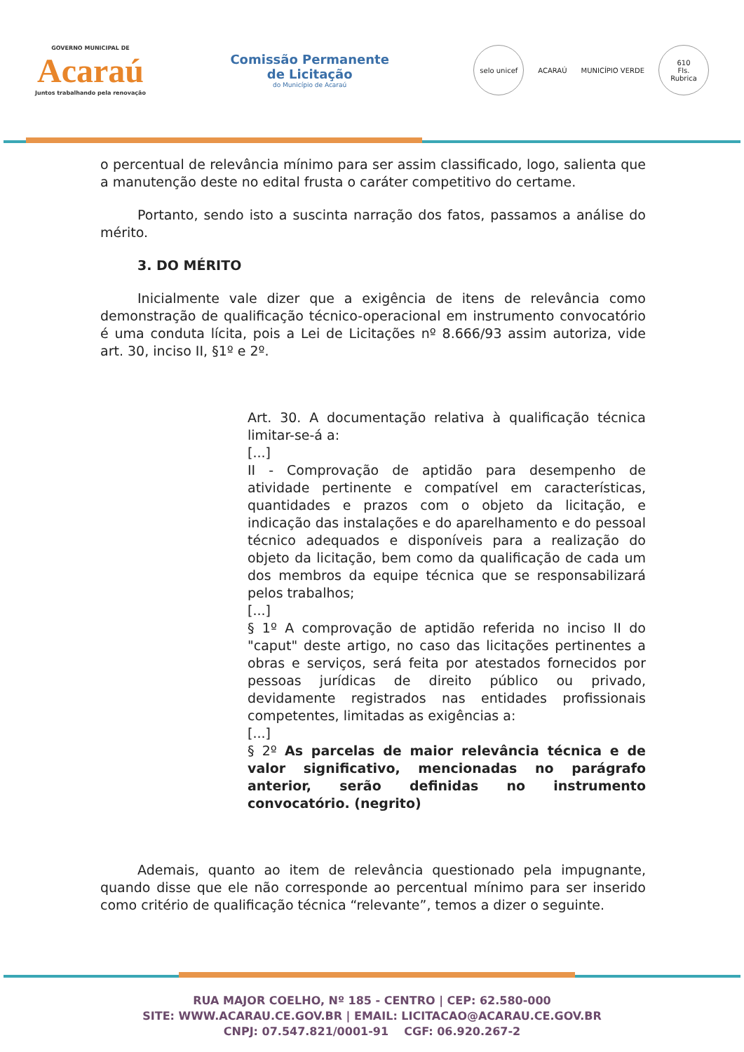GOVERNO MUNICIPAL DE
Acaraú
Juntos trabalhando pela renovação
Comissão Permanente
de Licitação
do Município de Acaraú
selo unicef
ACARAÚ MUNICÍPIO VERDE
610
Fls.
Rubrica
o percentual de relevância mínimo para ser assim classificado, logo, salienta que a manutenção deste no edital frusta o caráter competitivo do certame.
Portanto, sendo isto a suscinta narração dos fatos, passamos a análise do mérito.
3. DO MÉRITO
Inicialmente vale dizer que a exigência de itens de relevância como demonstração de qualificação técnico-operacional em instrumento convocatório é uma conduta lícita, pois a Lei de Licitações nº 8.666/93 assim autoriza, vide art. 30, inciso II, §1º e 2º.
Art. 30. A documentação relativa à qualificação técnica limitar-se-á a:
[...]
II - Comprovação de aptidão para desempenho de atividade pertinente e compatível em características, quantidades e prazos com o objeto da licitação, e indicação das instalações e do aparelhamento e do pessoal técnico adequados e disponíveis para a realização do objeto da licitação, bem como da qualificação de cada um dos membros da equipe técnica que se responsabilizará pelos trabalhos;
[...]
§ 1º A comprovação de aptidão referida no inciso II do "caput" deste artigo, no caso das licitações pertinentes a obras e serviços, será feita por atestados fornecidos por pessoas jurídicas de direito público ou privado, devidamente registrados nas entidades profissionais competentes, limitadas as exigências a:
[...]
§ 2º As parcelas de maior relevância técnica e de valor significativo, mencionadas no parágrafo anterior, serão definidas no instrumento convocatório. (negrito)
Ademais, quanto ao item de relevância questionado pela impugnante, quando disse que ele não corresponde ao percentual mínimo para ser inserido como critério de qualificação técnica “relevante”, temos a dizer o seguinte.
RUA MAJOR COELHO, Nº 185 - CENTRO | CEP: 62.580-000
SITE: WWW.ACARAU.CE.GOV.BR | EMAIL: LICITACAO@ACARAU.CE.GOV.BR
CNPJ: 07.547.821/0001-91 CGF: 06.920.267-2